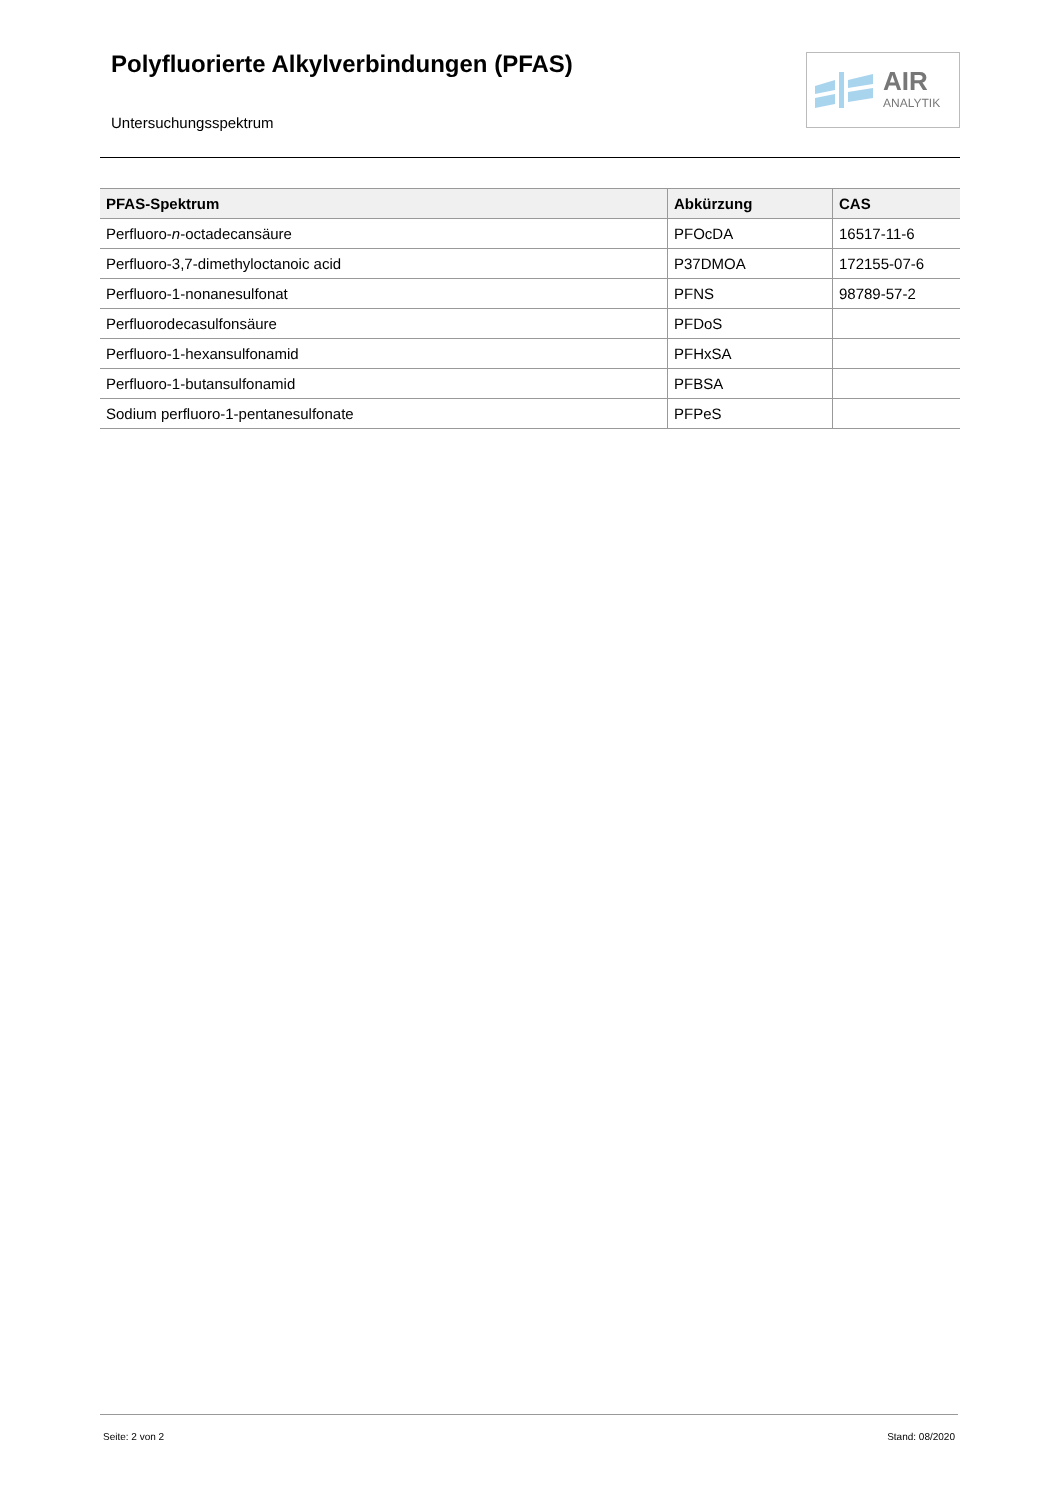Polyfluorierte Alkylverbindungen (PFAS)
Untersuchungsspektrum
AIR
ANALYTIK
| PFAS-Spektrum | Abkürzung | CAS |
| --- | --- | --- |
| Perfluoro- n -octadecansäure | PFOcDA | 16517-11-6 |
| Perfluoro-3,7-dimethyloctanoic acid | P37DMOA | 172155-07-6 |
| Perfluoro-1-nonanesulfonat | PFNS | 98789-57-2 |
| Perfluorodecasulfonsäure | PFDoS | |
| Perfluoro-1-hexansulfonamid | PFHxSA | |
| Perfluoro-1-butansulfonamid | PFBSA | |
| Sodium perfluoro-1-pentanesulfonate | PFPeS | |
Seite: 2 von 2 Stand: 08/2020